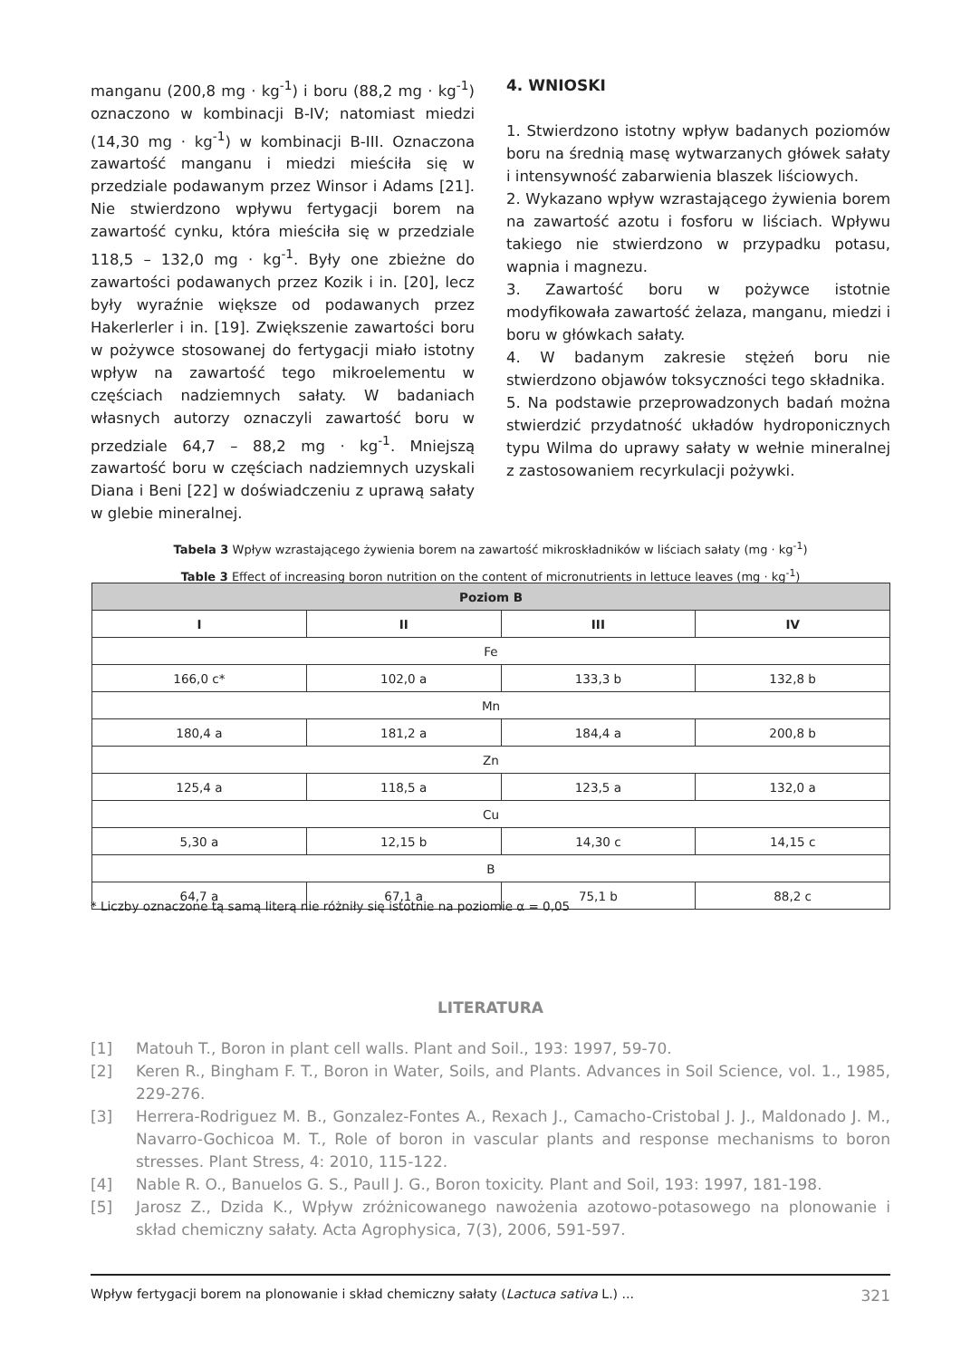manganu (200,8 mg · kg<sup>-1</sup>) i boru (88,2 mg · kg<sup>-1</sup>) oznaczono w kombinacji B-IV; natomiast miedzi (14,30 mg · kg<sup>-1</sup>) w kombinacji B-III. Oznaczona zawartość manganu i miedzi mieściła się w przedziale podawanym przez Winsor i Adams [21]. Nie stwierdzono wpływu fertygacji borem na zawartość cynku, która mieściła się w przedziale 118,5 – 132,0 mg · kg<sup>-1</sup>. Były one zbieżne do zawartości podawanych przez Kozik i in. [20], lecz były wyraźnie większe od podawanych przez Hakerlerler i in. [19]. Zwiększenie zawartości boru w pożywce stosowanej do fertygacji miało istotny wpływ na zawartość tego mikroelementu w częściach nadziemnych sałaty. W badaniach własnych autorzy oznaczyli zawartość boru w przedziale 64,7 – 88,2 mg · kg<sup>-1</sup>. Mniejszą zawartość boru w częściach nadziemnych uzyskali Diana i Beni [22] w doświadczeniu z uprawą sałaty w glebie mineralnej.
4. WNIOSKI
1. Stwierdzono istotny wpływ badanych poziomów boru na średnią masę wytwarzanych główek sałaty i intensywność zabarwienia blaszek liściowych.
2. Wykazano wpływ wzrastającego żywienia borem na zawartość azotu i fosforu w liściach. Wpływu takiego nie stwierdzono w przypadku potasu, wapnia i magnezu.
3. Zawartość boru w pożywce istotnie modyfikowała zawartość żelaza, manganu, miedzi i boru w główkach sałaty.
4. W badanym zakresie stężeń boru nie stwierdzono objawów toksyczności tego składnika.
5. Na podstawie przeprowadzonych badań można stwierdzić przydatność układów hydroponicznych typu Wilma do uprawy sałaty w wełnie mineralnej z zastosowaniem recyrkulacji pożywki.
Tabela 3 Wpływ wzrastającego żywienia borem na zawartość mikroskładników w liściach sałaty (mg · kg<sup>-1</sup>)
Table 3 Effect of increasing boron nutrition on the content of micronutrients in lettuce leaves (mg · kg<sup>-1</sup>)
| Poziom B | | | |
| --- | --- | --- | --- |
| I | II | III | IV |
| Fe | | | |
| 166,0 c* | 102,0 a | 133,3 b | 132,8 b |
| Mn | | | |
| 180,4 a | 181,2 a | 184,4 a | 200,8 b |
| Zn | | | |
| 125,4 a | 118,5 a | 123,5 a | 132,0 a |
| Cu | | | |
| 5,30 a | 12,15 b | 14,30 c | 14,15 c |
| B | | | |
| 64,7 a | 67,1 a | 75,1 b | 88,2 c |
* Liczby oznaczone tą samą literą nie różniły się istotnie na poziomie α = 0,05
LITERATURA
[1] Matouh T., Boron in plant cell walls. Plant and Soil., 193: 1997, 59-70.
[2] Keren R., Bingham F. T., Boron in Water, Soils, and Plants. Advances in Soil Science, vol. 1., 1985, 229-276.
[3] Herrera-Rodriguez M. B., Gonzalez-Fontes A., Rexach J., Camacho-Cristobal J. J., Maldonado J. M., Navarro-Gochicoa M. T., Role of boron in vascular plants and response mechanisms to boron stresses. Plant Stress, 4: 2010, 115-122.
[4] Nable R. O., Banuelos G. S., Paull J. G., Boron toxicity. Plant and Soil, 193: 1997, 181-198.
[5] Jarosz Z., Dzida K., Wpływ zróżnicowanego nawożenia azotowo-potasowego na plonowanie i skład chemiczny sałaty. Acta Agrophysica, 7(3), 2006, 591-597.
Wpływ fertygacji borem na plonowanie i skład chemiczny sałaty (Lactuca sativa L.) ... 321